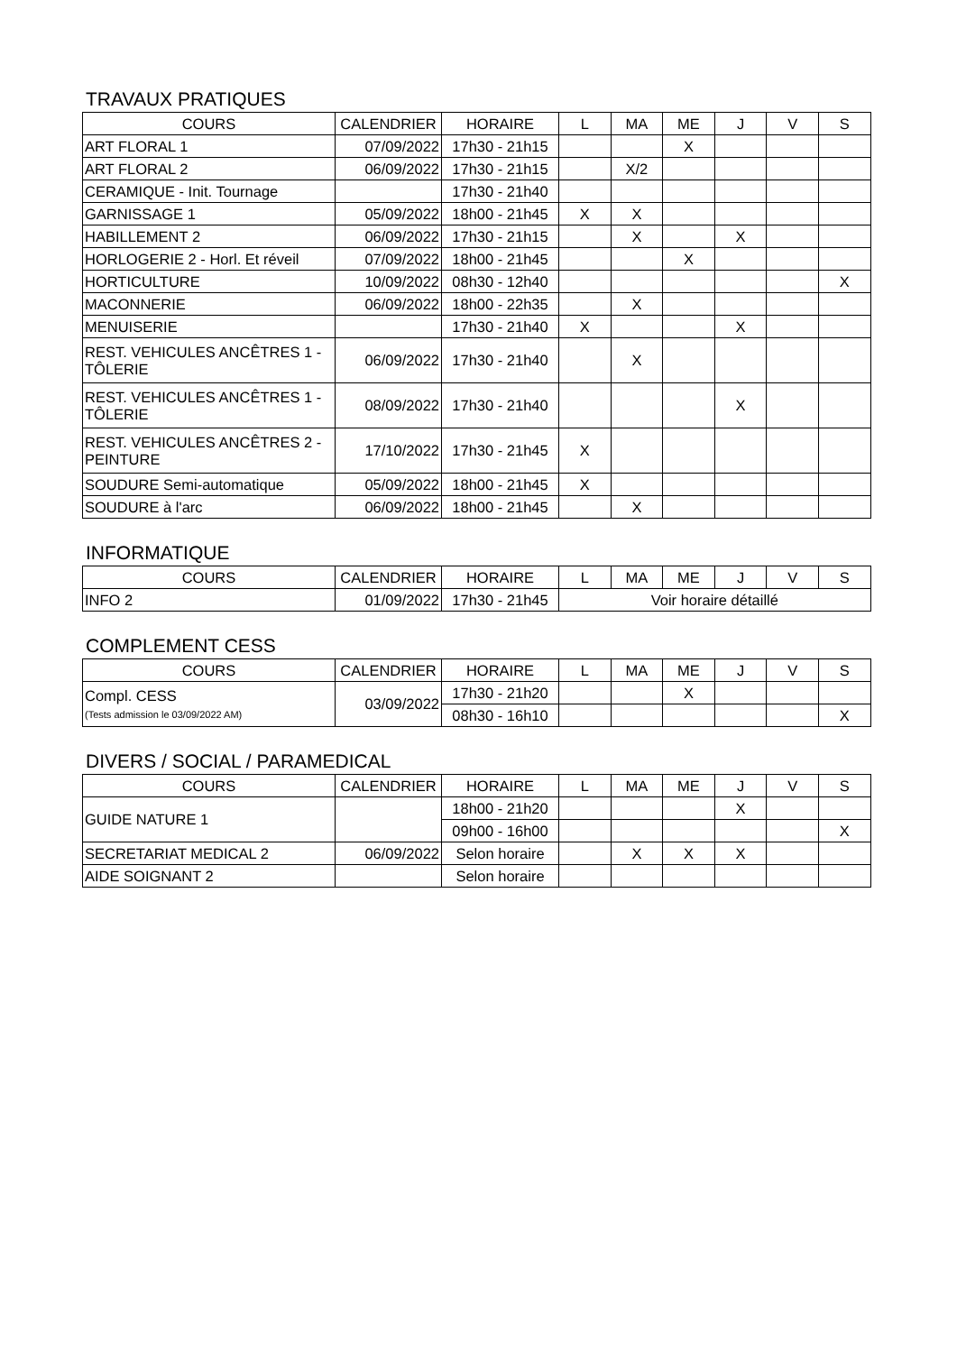TRAVAUX PRATIQUES
| COURS | CALENDRIER | HORAIRE | L | MA | ME | J | V | S |
| --- | --- | --- | --- | --- | --- | --- | --- | --- |
| ART FLORAL 1 | 07/09/2022 | 17h30 - 21h15 | | | X | | | |
| ART FLORAL 2 | 06/09/2022 | 17h30 - 21h15 | | X/2 | | | | |
| CERAMIQUE - Init. Tournage | | 17h30 - 21h40 | | | | | | |
| GARNISSAGE 1 | 05/09/2022 | 18h00 - 21h45 | X | X | | | | |
| HABILLEMENT 2 | 06/09/2022 | 17h30 - 21h15 | | X | | X | | |
| HORLOGERIE 2 - Horl. Et réveil | 07/09/2022 | 18h00 - 21h45 | | | X | | | |
| HORTICULTURE | 10/09/2022 | 08h30 - 12h40 | | | | | | X |
| MACONNERIE | 06/09/2022 | 18h00 - 22h35 | | X | | | | |
| MENUISERIE | | 17h30 - 21h40 | X | | | X | | |
| REST. VEHICULES ANCÊTRES 1 - TÔLERIE | 06/09/2022 | 17h30 - 21h40 | | X | | | | |
| REST. VEHICULES ANCÊTRES 1 - TÔLERIE | 08/09/2022 | 17h30 - 21h40 | | | | X | | |
| REST. VEHICULES ANCÊTRES 2 - PEINTURE | 17/10/2022 | 17h30 - 21h45 | X | | | | | |
| SOUDURE Semi-automatique | 05/09/2022 | 18h00 - 21h45 | X | | | | | |
| SOUDURE à l'arc | 06/09/2022 | 18h00 - 21h45 | | X | | | | |
INFORMATIQUE
| COURS | CALENDRIER | HORAIRE | L | MA | ME | J | V | S |
| --- | --- | --- | --- | --- | --- | --- | --- | --- |
| INFO 2 | 01/09/2022 | 17h30 - 21h45 | Voir horaire détaillé | | | | | |
COMPLEMENT CESS
| COURS | CALENDRIER | HORAIRE | L | MA | ME | J | V | S |
| --- | --- | --- | --- | --- | --- | --- | --- | --- |
| Compl. CESS (Tests admission le 03/09/2022 AM) | 03/09/2022 | 17h30 - 21h20 | | | X | | | |
| | | 08h30 - 16h10 | | | | | | X |
DIVERS / SOCIAL / PARAMEDICAL
| COURS | CALENDRIER | HORAIRE | L | MA | ME | J | V | S |
| --- | --- | --- | --- | --- | --- | --- | --- | --- |
| GUIDE NATURE 1 | | 18h00 - 21h20 | | | | X | | |
| | | 09h00 - 16h00 | | | | | | X |
| SECRETARIAT MEDICAL 2 | 06/09/2022 | Selon horaire | | X | X | X | | |
| AIDE SOIGNANT 2 | | Selon horaire | | | | | | |